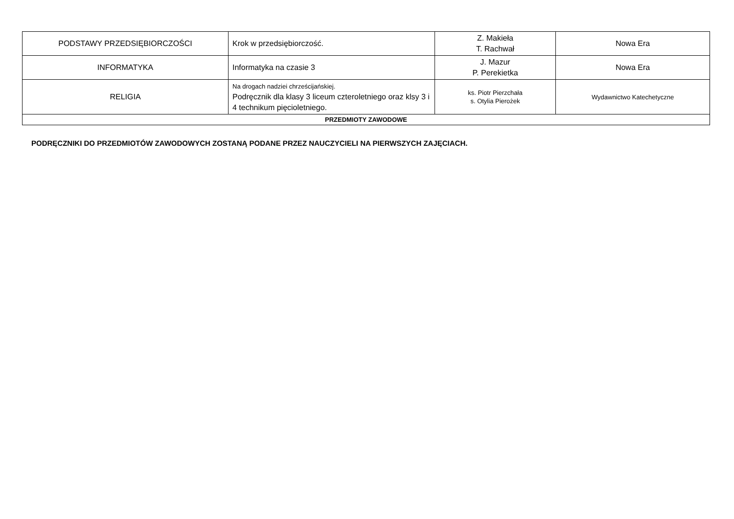| PODSTAWY PRZEDSIĘBIORCZOŚCI | Krok w przedsiębiorczość. | Z. Makieła T. Rachwał | Nowa Era |
| INFORMATYKA | Informatyka na czasie 3 | J. Mazur P. Perekietka | Nowa Era |
| RELIGIA | Na drogach nadziei chrześcijańskiej. Podręcznik dla klasy 3 liceum czteroletniego oraz klsy 3 i 4 technikum pięcioletniego. | ks. Piotr Pierzchała s. Otylia Pierożek | Wydawnictwo Katechetyczne |
| PRZEDMIOTY ZAWODOWE | | | |
PODRĘCZNIKI DO PRZEDMIOTÓW ZAWODOWYCH ZOSTANĄ PODANE PRZEZ NAUCZYCIELI NA PIERWSZYCH ZAJĘCIACH.